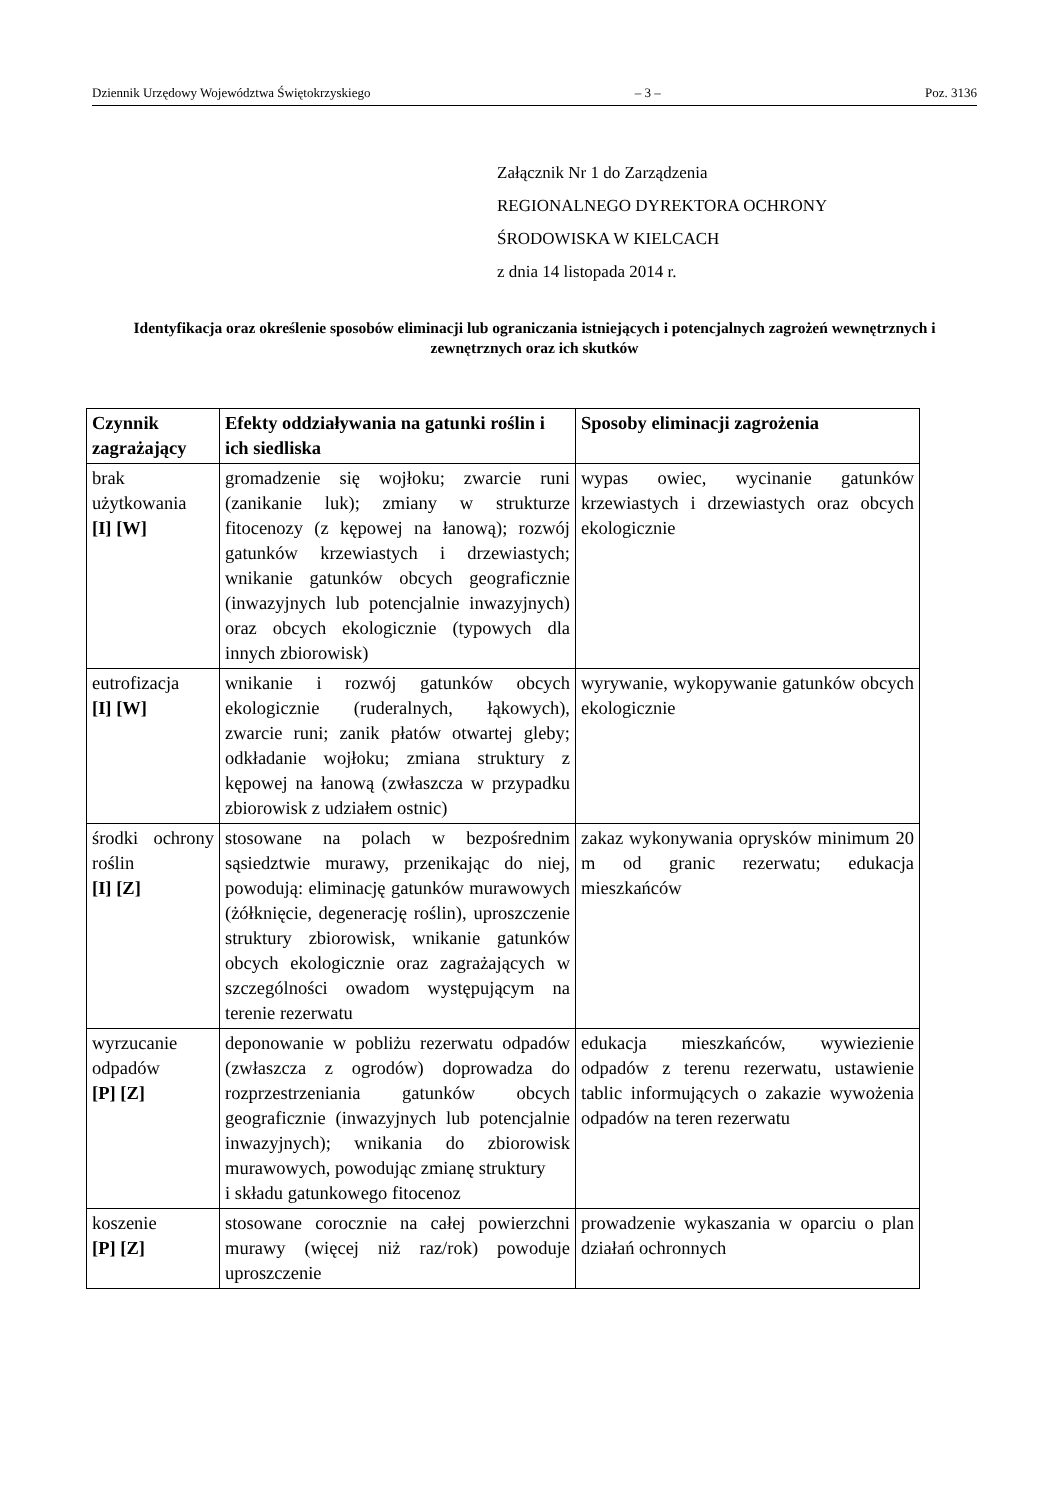Dziennik Urzędowy Województwa Świętokrzyskiego – 3 – Poz. 3136
Załącznik Nr 1 do Zarządzenia
REGIONALNEGO DYREKTORA OCHRONY
ŚRODOWISKA W KIELCACH
z dnia 14 listopada 2014 r.
Identyfikacja oraz określenie sposobów eliminacji lub ograniczania istniejących i potencjalnych zagrożeń wewnętrznych i zewnętrznych oraz ich skutków
| Czynnik zagrażający | Efekty oddziaływania na gatunki roślin i ich siedliska | Sposoby eliminacji zagrożenia |
| --- | --- | --- |
| brak użytkowania [I] [W] | gromadzenie się wojłoku; zwarcie runi (zanikanie luk); zmiany w strukturze fitocenozy (z kępowej na łanową); rozwój gatunków krzewiastych i drzewiastych; wnikanie gatunków obcych geograficznie (inwazyjnych lub potencjalnie inwazyjnych) oraz obcych ekologicznie (typowych dla innych zbiorowisk) | wypas owiec, wycinanie gatunków krzewiastych i drzewiastych oraz obcych ekologicznie |
| eutrofizacja [I] [W] | wnikanie i rozwój gatunków obcych ekologicznie (ruderalnych, łąkowych), zwarcie runi; zanik płatów otwartej gleby; odkładanie wojłoku; zmiana struktury z kępowej na łanową (zwłaszcza w przypadku zbiorowisk z udziałem ostnic) | wyrywanie, wykopywanie gatunków obcych ekologicznie |
| środki ochrony roślin [I] [Z] | stosowane na polach w bezpośrednim sąsiedztwie murawy, przenikając do niej, powodują: eliminację gatunków murawowych (żółknięcie, degenerację roślin), uproszczenie struktury zbiorowisk, wnikanie gatunków obcych ekologicznie oraz zagrażających w szczególności owadom występującym na terenie rezerwatu | zakaz wykonywania oprysków minimum 20 m od granic rezerwatu; edukacja mieszkańców |
| wyrzucanie odpadów [P] [Z] | deponowanie w pobliżu rezerwatu odpadów (zwłaszcza z ogrodów) doprowadza do rozprzestrzeniania gatunków obcych geograficznie (inwazyjnych lub potencjalnie inwazyjnych); wnikania do zbiorowisk murawowych, powodując zmianę struktury i składu gatunkowego fitocenoz | edukacja mieszkańców, wywiezienie odpadów z terenu rezerwatu, ustawienie tablic informujących o zakazie wywożenia odpadów na teren rezerwatu |
| koszenie [P] [Z] | stosowane corocznie na całej powierzchni murawy (więcej niż raz/rok) powoduje uproszczenie | prowadzenie wykaszania w oparciu o plan działań ochronnych |